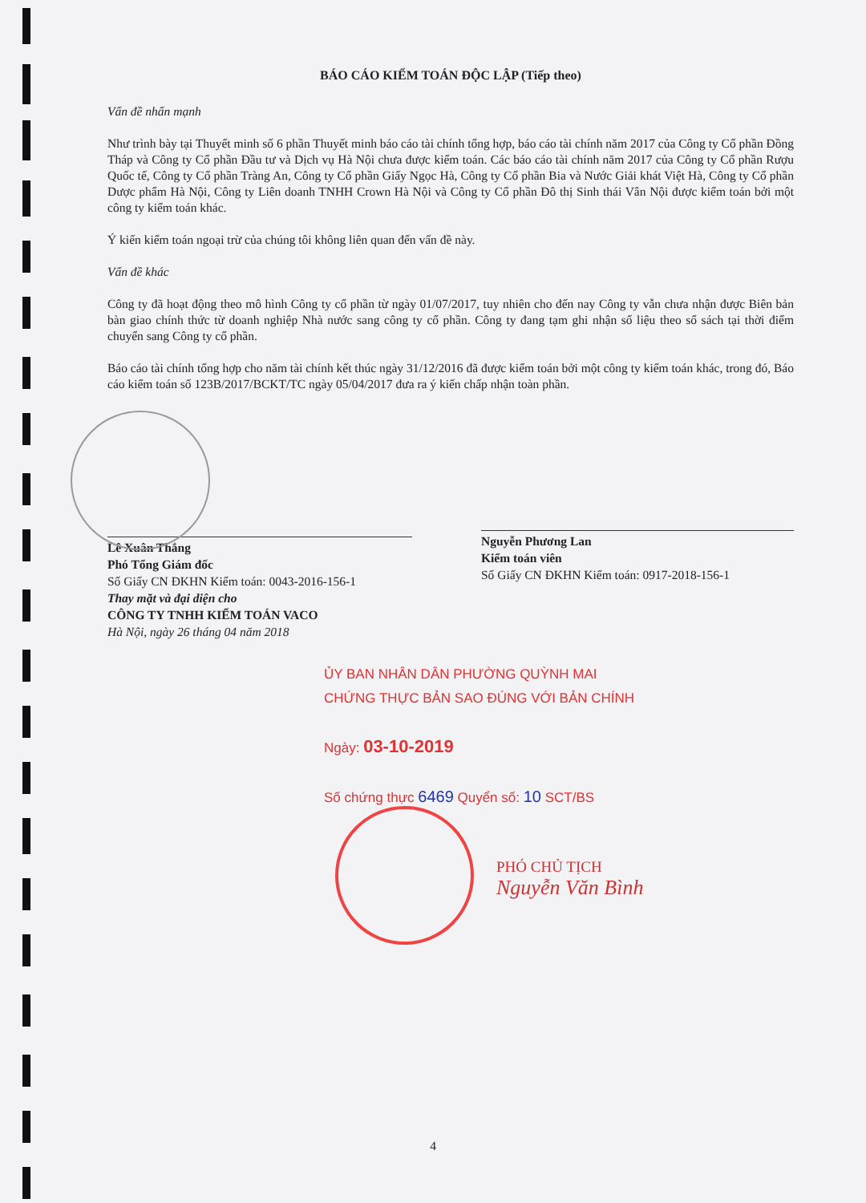BÁO CÁO KIỂM TOÁN ĐỘC LẬP (Tiếp theo)
Vấn đề nhấn mạnh
Như trình bày tại Thuyết minh số 6 phần Thuyết minh báo cáo tài chính tổng hợp, báo cáo tài chính năm 2017 của Công ty Cổ phần Đồng Tháp và Công ty Cổ phần Đầu tư và Dịch vụ Hà Nội chưa được kiểm toán. Các báo cáo tài chính năm 2017 của Công ty Cổ phần Rượu Quốc tế, Công ty Cổ phần Tràng An, Công ty Cổ phần Giấy Ngọc Hà, Công ty Cổ phần Bia và Nước Giải khát Việt Hà, Công ty Cổ phần Dược phẩm Hà Nội, Công ty Liên doanh TNHH Crown Hà Nội và Công ty Cổ phần Đô thị Sinh thái Vân Nội được kiểm toán bởi một công ty kiểm toán khác.
Ý kiến kiểm toán ngoại trừ của chúng tôi không liên quan đến vấn đề này.
Vấn đề khác
Công ty đã hoạt động theo mô hình Công ty cổ phần từ ngày 01/07/2017, tuy nhiên cho đến nay Công ty vẫn chưa nhận được Biên bản bàn giao chính thức từ doanh nghiệp Nhà nước sang công ty cổ phần. Công ty đang tạm ghi nhận số liệu theo sổ sách tại thời điểm chuyển sang Công ty cổ phần.
Báo cáo tài chính tổng hợp cho năm tài chính kết thúc ngày 31/12/2016 đã được kiểm toán bởi một công ty kiểm toán khác, trong đó, Báo cáo kiểm toán số 123B/2017/BCKT/TC ngày 05/04/2017 đưa ra ý kiến chấp nhận toàn phần.
Lê Xuân Thắng
Phó Tổng Giám đốc
Số Giấy CN ĐKHN Kiểm toán: 0043-2016-156-1
Thay mặt và đại diện cho
CÔNG TY TNHH KIỂM TOÁN VACO
Hà Nội, ngày 26 tháng 04 năm 2018
Nguyễn Phương Lan
Kiểm toán viên
Số Giấy CN ĐKHN Kiểm toán: 0917-2018-156-1
ỦY BAN NHÂN DÂN PHƯỜNG QUỲNH MAI
CHỨNG THỰC BẢN SAO ĐÚNG VỚI BẢN CHÍNH
Ngày: 03-10-2019
Số chứng thực 6469 Quyển số: 10 SCT/BS
PHÓ CHỦ TỊCH
Nguyễn Văn Bình
4